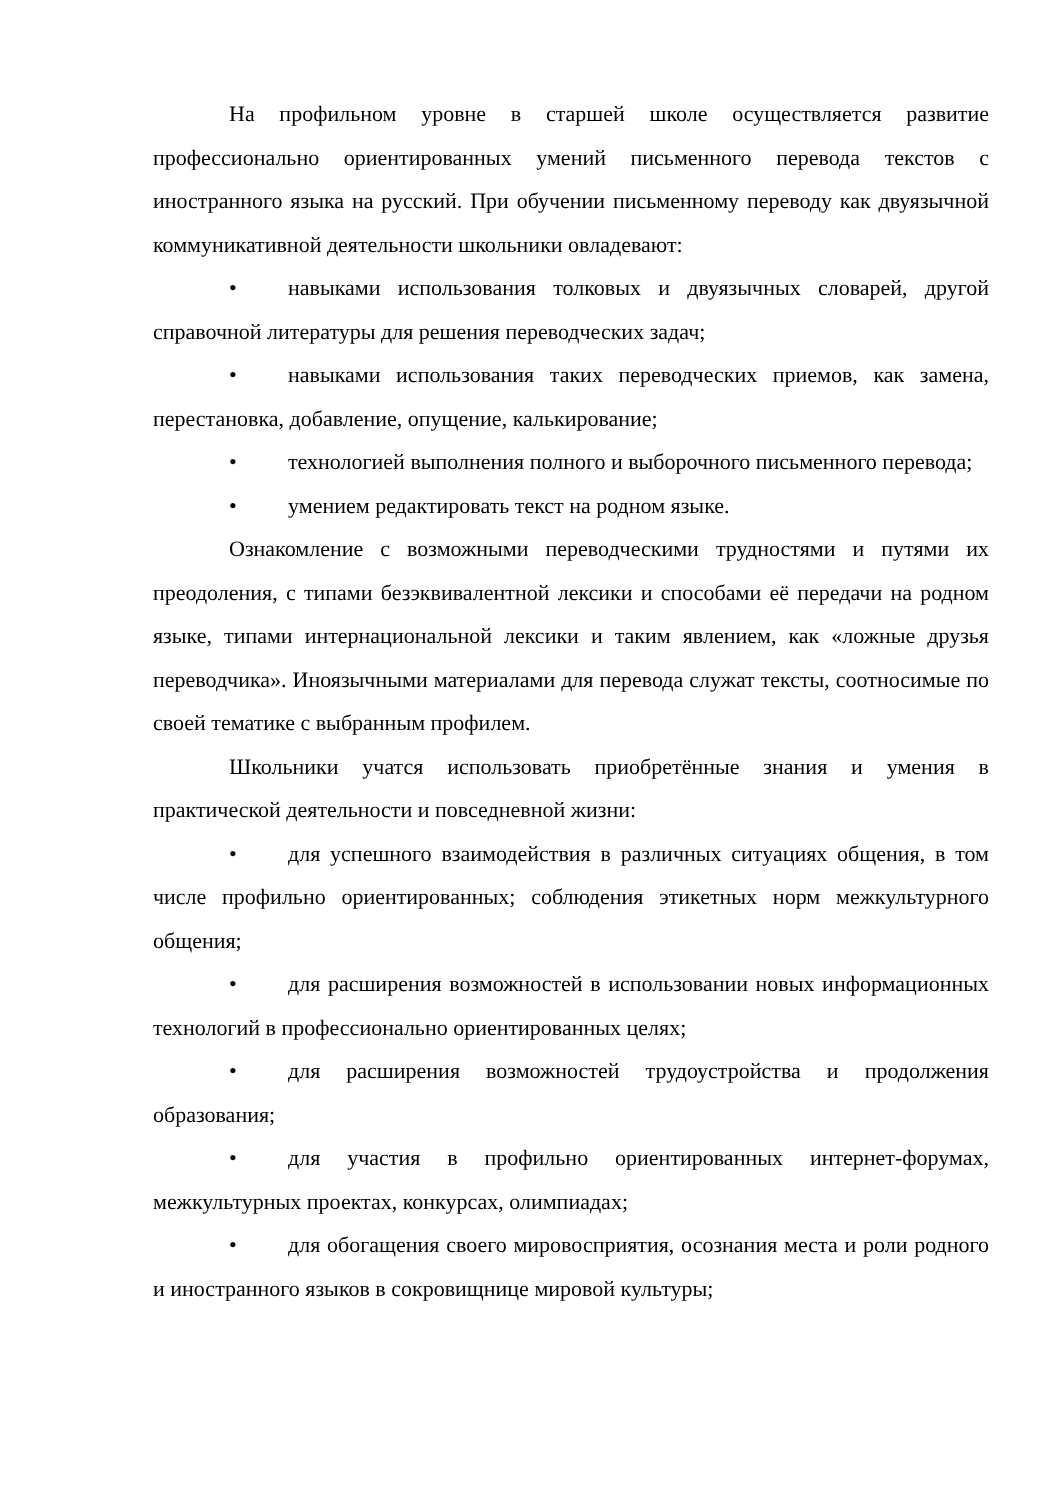На профильном уровне в старшей школе осуществляется развитие профессионально ориентированных умений письменного перевода текстов с иностранного языка на русский. При обучении письменному переводу как двуязычной коммуникативной деятельности школьники овладевают:
• навыками использования толковых и двуязычных словарей, другой справочной литературы для решения переводческих задач;
• навыками использования таких переводческих приемов, как замена, перестановка, добавление, опущение, калькирование;
• технологией выполнения полного и выборочного письменного перевода;
• умением редактировать текст на родном языке.
Ознакомление с возможными переводческими трудностями и путями их преодоления, с типами безэквивалентной лексики и способами её передачи на родном языке, типами интернациональной лексики и таким явлением, как «ложные друзья переводчика». Иноязычными материалами для перевода служат тексты, соотносимые по своей тематике с выбранным профилем.
Школьники учатся использовать приобретённые знания и умения в практической деятельности и повседневной жизни:
• для успешного взаимодействия в различных ситуациях общения, в том числе профильно ориентированных; соблюдения этикетных норм межкультурного общения;
• для расширения возможностей в использовании новых информационных технологий в профессионально ориентированных целях;
• для расширения возможностей трудоустройства и продолжения образования;
• для участия в профильно ориентированных интернет-форумах, межкультурных проектах, конкурсах, олимпиадах;
• для обогащения своего мировосприятия, осознания места и роли родного и иностранного языков в сокровищнице мировой культуры;